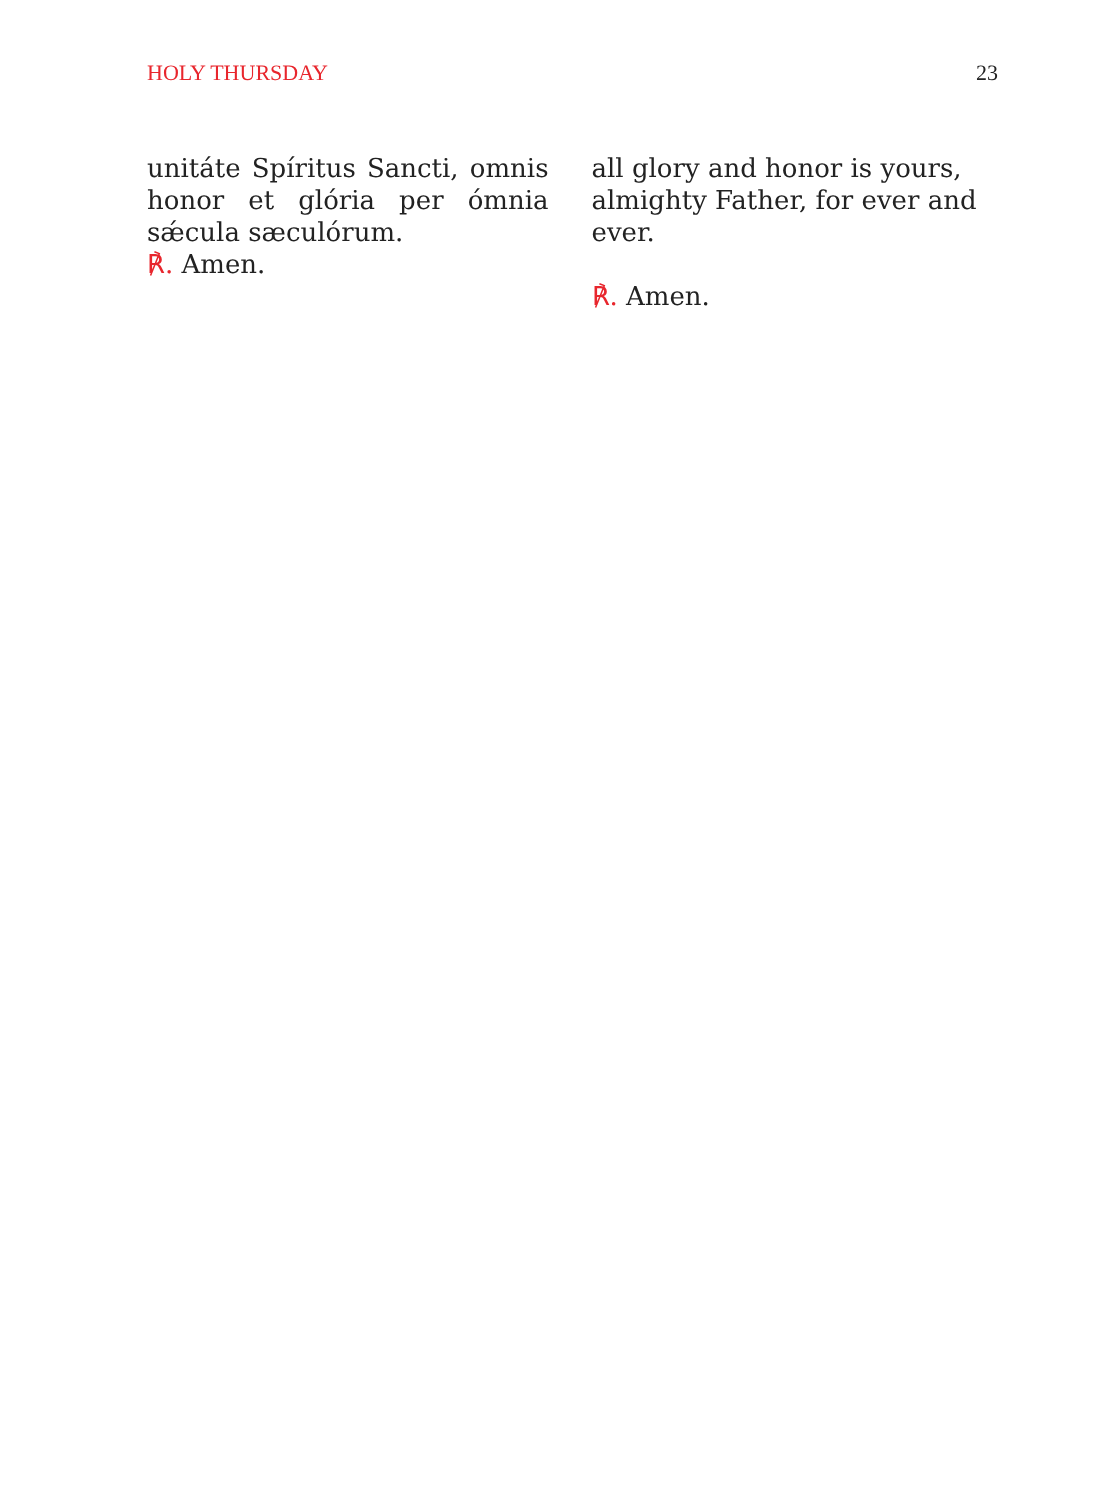HOLY THURSDAY 23
unitáte Spíritus Sancti, omnis honor et glória per ómnia sǽcula sæculórum.
℟. Amen.
all glory and honor is yours, almighty Father, for ever and ever.
℟. Amen.